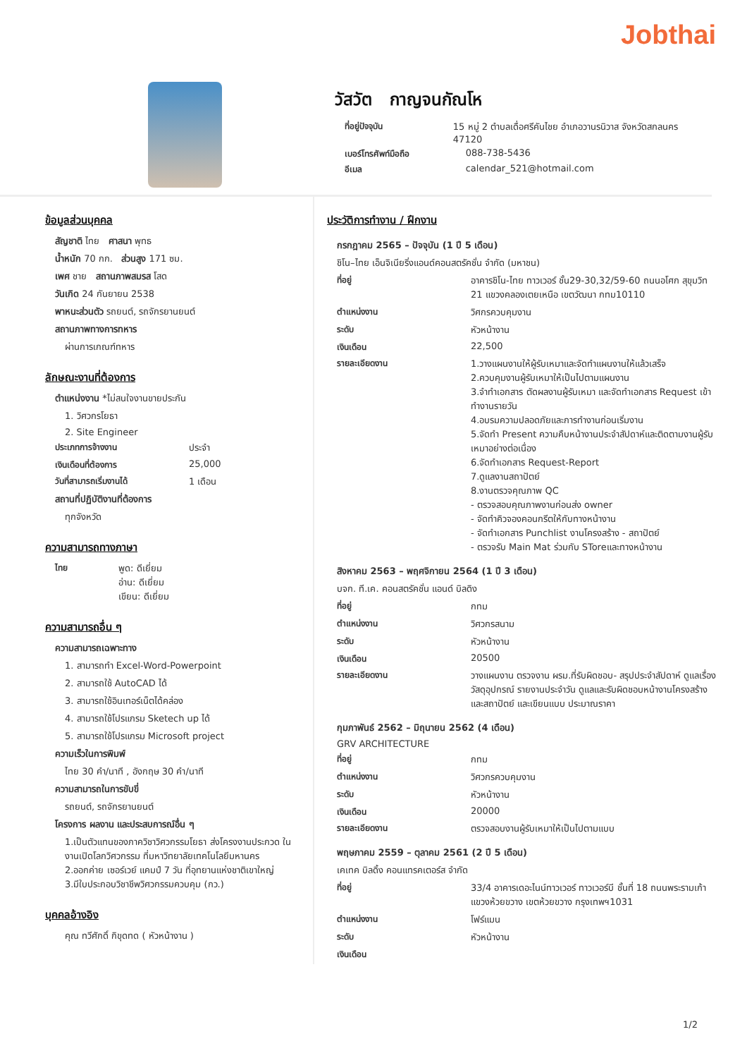Jobthai
วัสวัต กาญจนกัณโห
ที่อยู่ปัจจุบัน 15 หมู่ 2 ตำบลเดื่อศรีคันไชย อำเภอวานรนิวาส จังหวัดสกลนคร 47120
เบอร์โทรศัพท์มือถือ 088-738-5436
อีเมล calendar_521@hotmail.com
ข้อมูลส่วนบุคคล
สัญชาติ ไทย ศาสนา พุทธ
น้ำหนัก 70 กก. ส่วนสูง 171 ซม.
เพศ ชาย สถานภาพสมรส โสด
วันเกิด 24 กันยายน 2538
พาหนะส่วนตัว รถยนต์, รถจักรยานยนต์
สถานภาพทางการทหาร
ผ่านการเกณฑ์ทหาร
ลักษณะงานที่ต้องการ
ตำแหน่งงาน *ไม่สนใจงานขายประกัน
1. วิศวกรโยธา
2. Site Engineer
ประเภทการจ้างงาน ประจำ
เงินเดือนที่ต้องการ 25,000
วันที่สามารถเริ่มงานได้ 1 เดือน
สถานที่ปฏิบัติงานที่ต้องการ
ทุกจังหวัด
ความสามารถทางภาษา
ไทย พูด: ดีเยี่ยม
อ่าน: ดีเยี่ยม
เขียน: ดีเยี่ยม
ความสามารถอื่น ๆ
ความสามารถเฉพาะทาง
1. สามารถทำ Excel-Word-Powerpoint
2. สามารถใช้ AutoCAD ได้
3. สามารถใช้อินเทอร์เน็ตได้คล่อง
4. สามารถใช้โปรแกรม Sketech up ได้
5. สามารถใช้โปรแกรม Microsoft project
ความเร็วในการพิมพ์
ไทย 30 คำ/นาที , อังกฤษ 30 คำ/นาที
ความสามารถในการขับขี่
รถยนต์, รถจักรยานยนต์
โครงการ ผลงาน และประสบการณ์อื่น ๆ
1.เป็นตัวแทนของภาควิชาวิศวกรรมโยธา ส่งโครงงานประกวด ในงานเปิดโลกวิศวกรรม ที่มหาวิทยาลัยเทคโนโลยีมหานคร
2.ออกค่าย เซอร์เวย์ แคมป์ 7 วัน ที่อุทยานแห่งชาติเขาใหญ่
3.มีใบประกอบวิชาชีพวิศวกรรมควบคุม (กว.)
บุคคลอ้างอิง
คุณ ทวีศักดิ์ กิขุดทด ( หัวหน้างาน )
ประวัติการทำงาน / ฝึกงาน
กรกฎาคม 2565 – ปัจจุบัน (1 ปี 5 เดือน)
ชิโน–ไทย เอ็นจิเนียริ่งแอนด์คอนสตรัคชั่น จำกัด (มหาชน)
ที่อยู่ อาคารชิโน-ไทย ทาวเวอร์ ชั้น29-30,32/59-60 ถนนอโศก สุขุมวิท 21 แขวงคลองเตยเหนือ เขตวัฒนา กทม10110
ตำแหน่งงาน วิศกรควบคุมงาน
ระดับ หัวหน้างาน
เงินเดือน 22,500
รายละเอียดงาน 1.วางแผนงานให้ผู้รับเหมาและจัดทำแผนงานให้แล้วเสร็จ
2.ควบคุมงานผู้รับเหมาให้เป็นไปตามแผนงาน
3.จำทำเอกสาร ตัดผลงานผู้รับเหมา และจัดทำเอกสาร Request เข้าทำงานรายวัน
4.อบรมความปลอดภัยและการทำงานก่อนเริ่มงาน
5.จัดทำ Present ความคืบหน้างานประจำสัปดาห์และติดตามงานผู้รับเหมาอย่างต่อเนื่อง
6.จัดทำเอกสาร Request-Report
7.ดูแลงานสถาปัตย์
8.งานตรวจคุณภาพ QC
- ตรวจสอบคุณภาพงานก่อนส่ง owner
- จัดทำคิวจองคอนกรีตให้กับทางหน้างาน
- จัดทำเอกสาร Punchlist งานโครงสร้าง - สถาปัตย์
- ตรวจรับ Main Mat ร่วมกับ SToreและทางหน้างาน
สิงหาคม 2563 – พฤศจิกายน 2564 (1 ปี 3 เดือน)
บจก. ที.เค. คอนสตรัคชั่น แอนด์ บิลดิง
ที่อยู่ กทม
ตำแหน่งงาน วิศวกรสนาม
ระดับ หัวหน้างาน
เงินเดือน 20500
รายละเอียดงาน วางแผนงาน ตรวจงาน ผรม.ที่รับผิดชอบ- สรุปประจำสัปดาห์ ดูแลเรื่องวัสดุอุปกรณ์ รายงานประจำวัน ดูแลและรับผิดชอบหน้างานโครงสร้างและสถาปัตย์ และเขียนแบบ ประมาณราคา
กุมภาพันธ์ 2562 – มิถุนายน 2562 (4 เดือน)
GRV ARCHITECTURE
ที่อยู่ กทม
ตำแหน่งงาน วิศวกรควบคุมงาน
ระดับ หัวหน้างาน
เงินเดือน 20000
รายละเอียดงาน ตรวจสอบงานผู้รับเหมาให้เป็นไปตามแบบ
พฤษภาคม 2559 – ตุลาคม 2561 (2 ปี 5 เดือน)
เคเทค บิลดิ้ง คอนแทรคเตอร์ส จำกัด
ที่อยู่ 33/4 อาคารเดอะไนน์ทาวเวอร์ ทาวเวอร์บี ชั้นที่ 18 ถนนพระรามเก้า แขวงห้วยขวาง เขตห้วยขวาง กรุงเทพฯ1031
ตำแหน่งงาน โฟร์แมน
ระดับ หัวหน้างาน
เงินเดือน
1/2